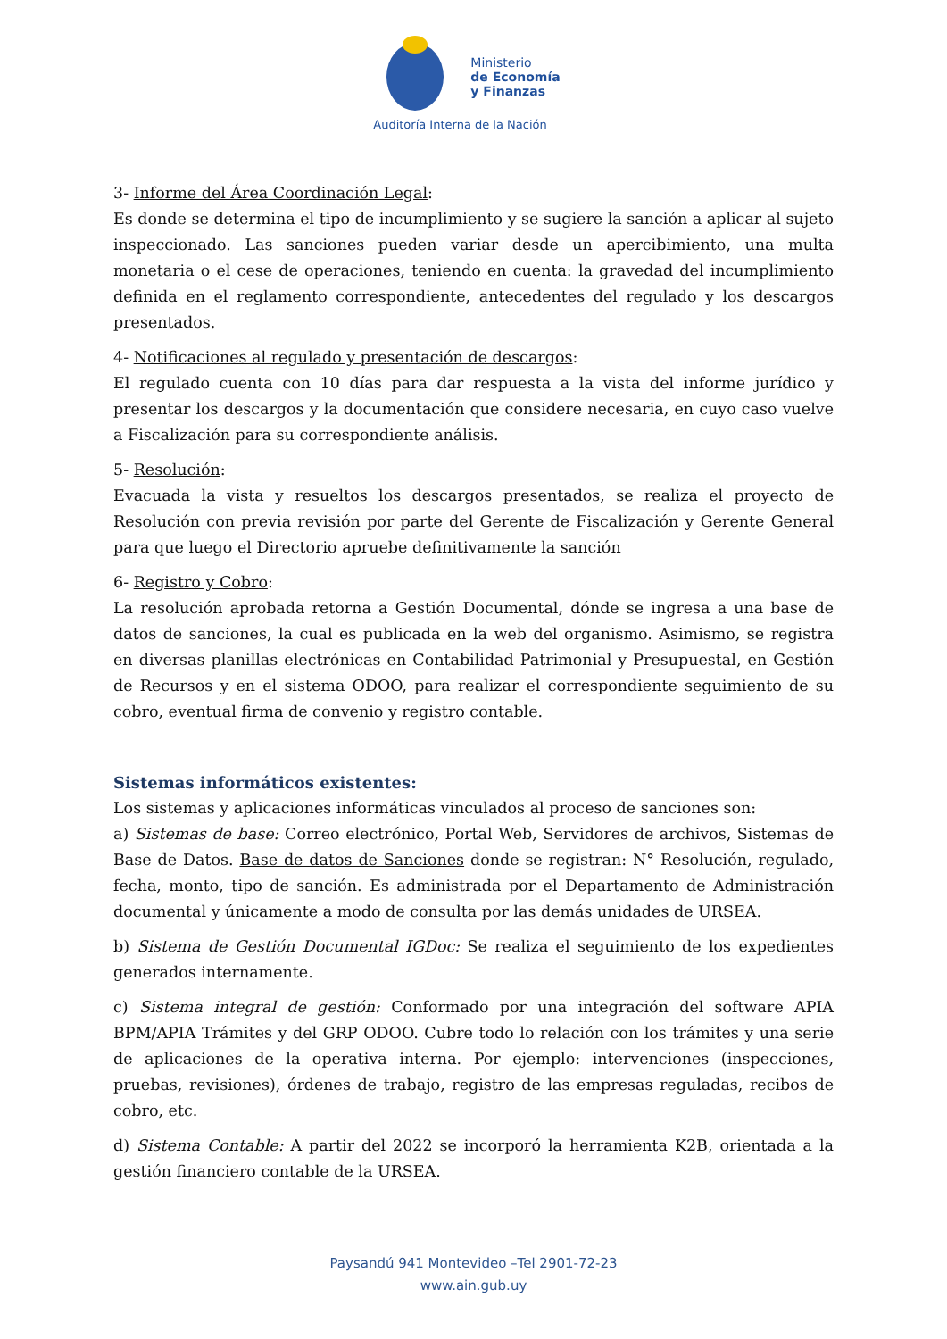Ministerio
de Economía
y Finanzas
Auditoría Interna de la Nación
3- Informe del Área Coordinación Legal:
Es donde se determina el tipo de incumplimiento y se sugiere la sanción a aplicar al sujeto inspeccionado. Las sanciones pueden variar desde un apercibimiento, una multa monetaria o el cese de operaciones, teniendo en cuenta: la gravedad del incumplimiento definida en el reglamento correspondiente, antecedentes del regulado y los descargos presentados.
4- Notificaciones al regulado y presentación de descargos:
El regulado cuenta con 10 días para dar respuesta a la vista del informe jurídico y presentar los descargos y la documentación que considere necesaria, en cuyo caso vuelve a Fiscalización para su correspondiente análisis.
5- Resolución:
Evacuada la vista y resueltos los descargos presentados, se realiza el proyecto de Resolución con previa revisión por parte del Gerente de Fiscalización y Gerente General para que luego el Directorio apruebe definitivamente la sanción
6- Registro y Cobro:
La resolución aprobada retorna a Gestión Documental, dónde se ingresa a una base de datos de sanciones, la cual es publicada en la web del organismo. Asimismo, se registra en diversas planillas electrónicas en Contabilidad Patrimonial y Presupuestal, en Gestión de Recursos y en el sistema ODOO, para realizar el correspondiente seguimiento de su cobro, eventual firma de convenio y registro contable.
Sistemas informáticos existentes:
Los sistemas y aplicaciones informáticas vinculados al proceso de sanciones son:
a) Sistemas de base: Correo electrónico, Portal Web, Servidores de archivos, Sistemas de Base de Datos. Base de datos de Sanciones donde se registran: N° Resolución, regulado, fecha, monto, tipo de sanción. Es administrada por el Departamento de Administración documental y únicamente a modo de consulta por las demás unidades de URSEA.
b) Sistema de Gestión Documental IGDoc: Se realiza el seguimiento de los expedientes generados internamente.
c) Sistema integral de gestión: Conformado por una integración del software APIA BPM/APIA Trámites y del GRP ODOO. Cubre todo lo relación con los trámites y una serie de aplicaciones de la operativa interna. Por ejemplo: intervenciones (inspecciones, pruebas, revisiones), órdenes de trabajo, registro de las empresas reguladas, recibos de cobro, etc.
d) Sistema Contable: A partir del 2022 se incorporó la herramienta K2B, orientada a la gestión financiero contable de la URSEA.
Paysandú 941 Montevideo –Tel 2901-72-23
www.ain.gub.uy